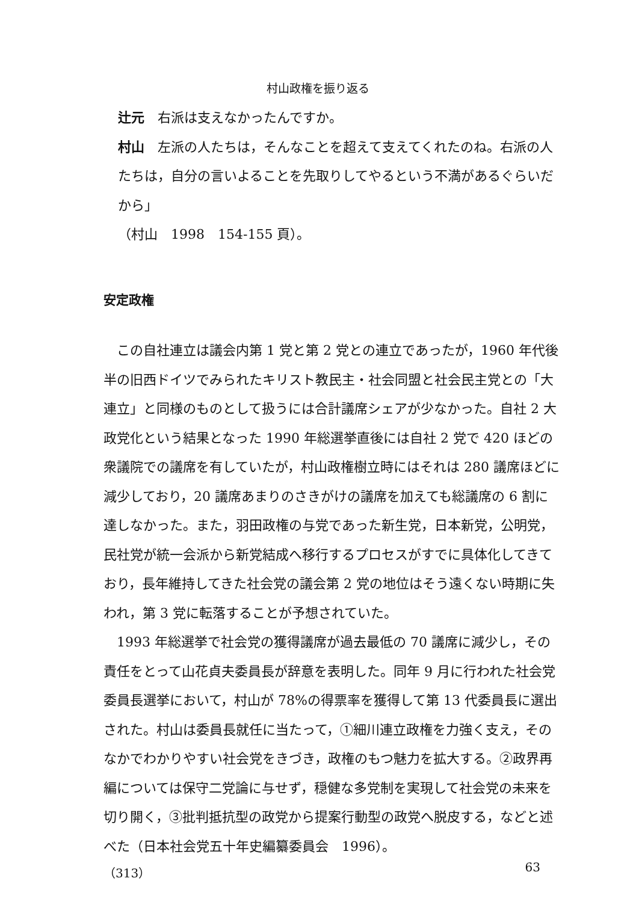村山政権を振り返る
辻元　右派は支えなかったんですか。
村山　左派の人たちは，そんなことを超えて支えてくれたのね。右派の人たちは，自分の言いよることを先取りしてやるという不満があるぐらいだから」
（村山　1998　154-155 頁）。
安定政権
この自社連立は議会内第 1 党と第 2 党との連立であったが，1960 年代後半の旧西ドイツでみられたキリスト教民主・社会同盟と社会民主党との「大連立」と同様のものとして扱うには合計議席シェアが少なかった。自社 2 大政党化という結果となった 1990 年総選挙直後には自社 2 党で 420 ほどの衆議院での議席を有していたが，村山政権樹立時にはそれは 280 議席ほどに減少しており，20 議席あまりのさきがけの議席を加えても総議席の 6 割に達しなかった。また，羽田政権の与党であった新生党，日本新党，公明党，民社党が統一会派から新党結成へ移行するプロセスがすでに具体化してきており，長年維持してきた社会党の議会第 2 党の地位はそう遠くない時期に失われ，第 3 党に転落することが予想されていた。
1993 年総選挙で社会党の獲得議席が過去最低の 70 議席に減少し，その責任をとって山花貞夫委員長が辞意を表明した。同年 9 月に行われた社会党委員長選挙において，村山が 78%の得票率を獲得して第 13 代委員長に選出された。村山は委員長就任に当たって，①細川連立政権を力強く支え，そのなかでわかりやすい社会党をきづき，政権のもつ魅力を拡大する。②政界再編については保守二党論に与せず，穏健な多党制を実現して社会党の未来を切り開く，③批判抵抗型の政党から提案行動型の政党へ脱皮する，などと述べた（日本社会党五十年史編纂委員会　1996）。
（313） 63